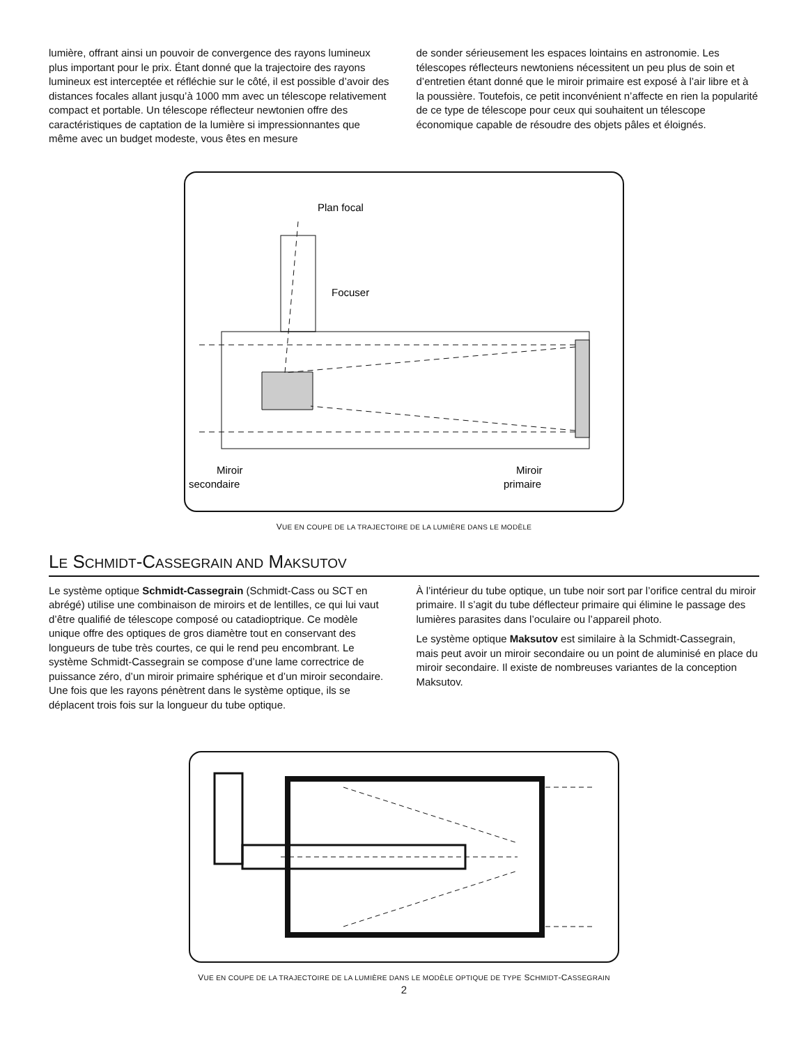lumière, offrant ainsi un pouvoir de convergence des rayons lumineux plus important pour le prix. Étant donné que la trajectoire des rayons lumineux est interceptée et réfléchie sur le côté, il est possible d’avoir des distances focales allant jusqu’à 1000 mm avec un télescope relativement compact et portable. Un télescope réflecteur newtonien offre des caractéristiques de captation de la lumière si impressionnantes que même avec un budget modeste, vous êtes en mesure
de sonder sérieusement les espaces lointains en astronomie. Les télescopes réflecteurs newtoniens nécessitent un peu plus de soin et d’entretien étant donné que le miroir primaire est exposé à l’air libre et à la poussière. Toutefois, ce petit inconvénient n’affecte en rien la popularité de ce type de télescope pour ceux qui souhaitent un télescope économique capable de résoudre des objets pâles et éloignés.
Plan focal
Focuser
Miroir
secondaire
Miroir
primaire
VUE EN COUPE DE LA TRAJECTOIRE DE LA LUMIÈRE DANS LE MODÈLE
LE SCHMIDT-CASSEGRAIN AND MAKSUTOV
Le système optique Schmidt-Cassegrain (Schmidt-Cass ou SCT en abrégé) utilise une combinaison de miroirs et de lentilles, ce qui lui vaut d’être qualifié de télescope composé ou catadioptrique. Ce modèle unique offre des optiques de gros diamètre tout en conservant des longueurs de tube très courtes, ce qui le rend peu encombrant. Le système Schmidt-Cassegrain se compose d’une lame correctrice de puissance zéro, d’un miroir primaire sphérique et d’un miroir secondaire. Une fois que les rayons pénètrent dans le système optique, ils se déplacent trois fois sur la longueur du tube optique.
À l’intérieur du tube optique, un tube noir sort par l’orifice central du miroir primaire. Il s’agit du tube déflecteur primaire qui élimine le passage des lumières parasites dans l’oculaire ou l’appareil photo.
Le système optique Maksutov est similaire à la Schmidt-Cassegrain, mais peut avoir un miroir secondaire ou un point de aluminisé en place du miroir secondaire. Il existe de nombreuses variantes de la conception Maksutov.
VUE EN COUPE DE LA TRAJECTOIRE DE LA LUMIÈRE DANS LE MODÈLE OPTIQUE DE TYPE SCHMIDT-CASSEGRAIN
2